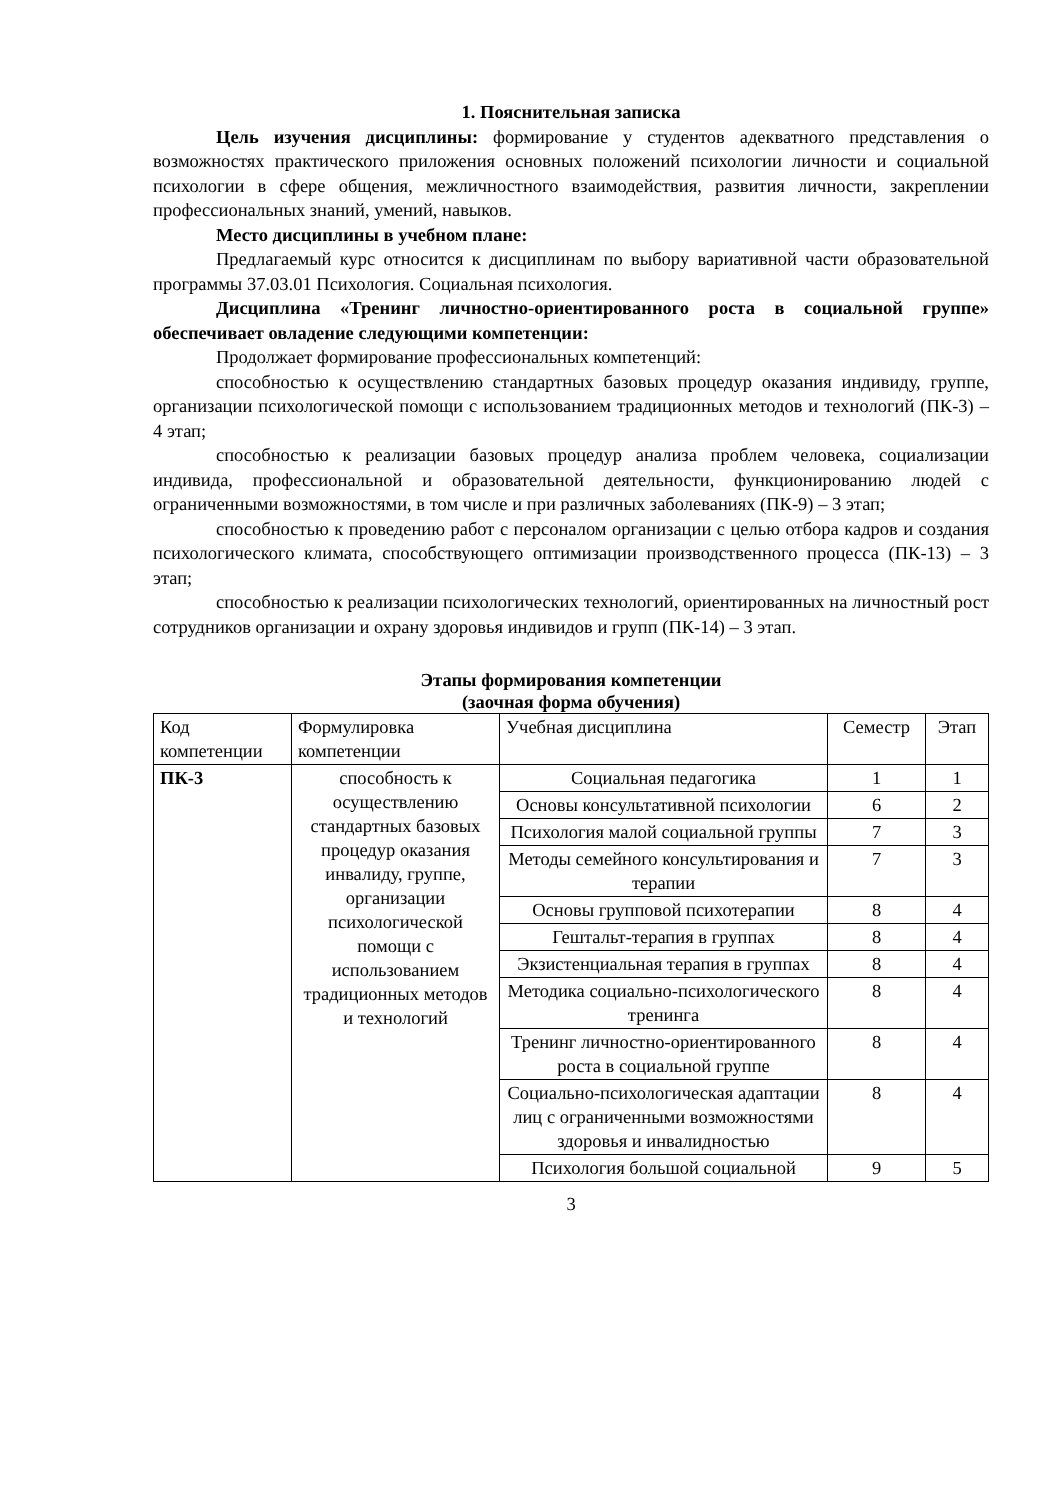1. Пояснительная записка
Цель изучения дисциплины: формирование у студентов адекватного представления о возможностях практического приложения основных положений психологии личности и социальной психологии в сфере общения, межличностного взаимодействия, развития личности, закреплении профессиональных знаний, умений, навыков.
Место дисциплины в учебном плане:
Предлагаемый курс относится к дисциплинам по выбору вариативной части образовательной программы 37.03.01 Психология. Социальная психология.
Дисциплина «Тренинг личностно-ориентированного роста в социальной группе» обеспечивает овладение следующими компетенции:
Продолжает формирование профессиональных компетенций:
способностью к осуществлению стандартных базовых процедур оказания индивиду, группе, организации психологической помощи с использованием традиционных методов и технологий (ПК-3) – 4 этап;
способностью к реализации базовых процедур анализа проблем человека, социализации индивида, профессиональной и образовательной деятельности, функционированию людей с ограниченными возможностями, в том числе и при различных заболеваниях (ПК-9) – 3 этап;
способностью к проведению работ с персоналом организации с целью отбора кадров и создания психологического климата, способствующего оптимизации производственного процесса (ПК-13) – 3 этап;
способностью к реализации психологических технологий, ориентированных на личностный рост сотрудников организации и охрану здоровья индивидов и групп (ПК-14) – 3 этап.
Этапы формирования компетенции
(заочная форма обучения)
| Код компетенции | Формулировка компетенции | Учебная дисциплина | Семестр | Этап |
| --- | --- | --- | --- | --- |
| ПК-3 | способность к осуществлению стандартных базовых процедур оказания инвалиду, группе, организации психологической помощи с использованием традиционных методов и технологий | Социальная педагогика | 1 | 1 |
| | | Основы консультативной психологии | 6 | 2 |
| | | Психология малой социальной группы | 7 | 3 |
| | | Методы семейного консультирования и терапии | 7 | 3 |
| | | Основы групповой психотерапии | 8 | 4 |
| | | Гештальт-терапия в группах | 8 | 4 |
| | | Экзистенциальная терапия в группах | 8 | 4 |
| | | Методика социально-психологического тренинга | 8 | 4 |
| | | Тренинг личностно-ориентированного роста в социальной группе | 8 | 4 |
| | | Социально-психологическая адаптации лиц с ограниченными возможностями здоровья и инвалидностью | 8 | 4 |
| | | Психология большой социальной | 9 | 5 |
3